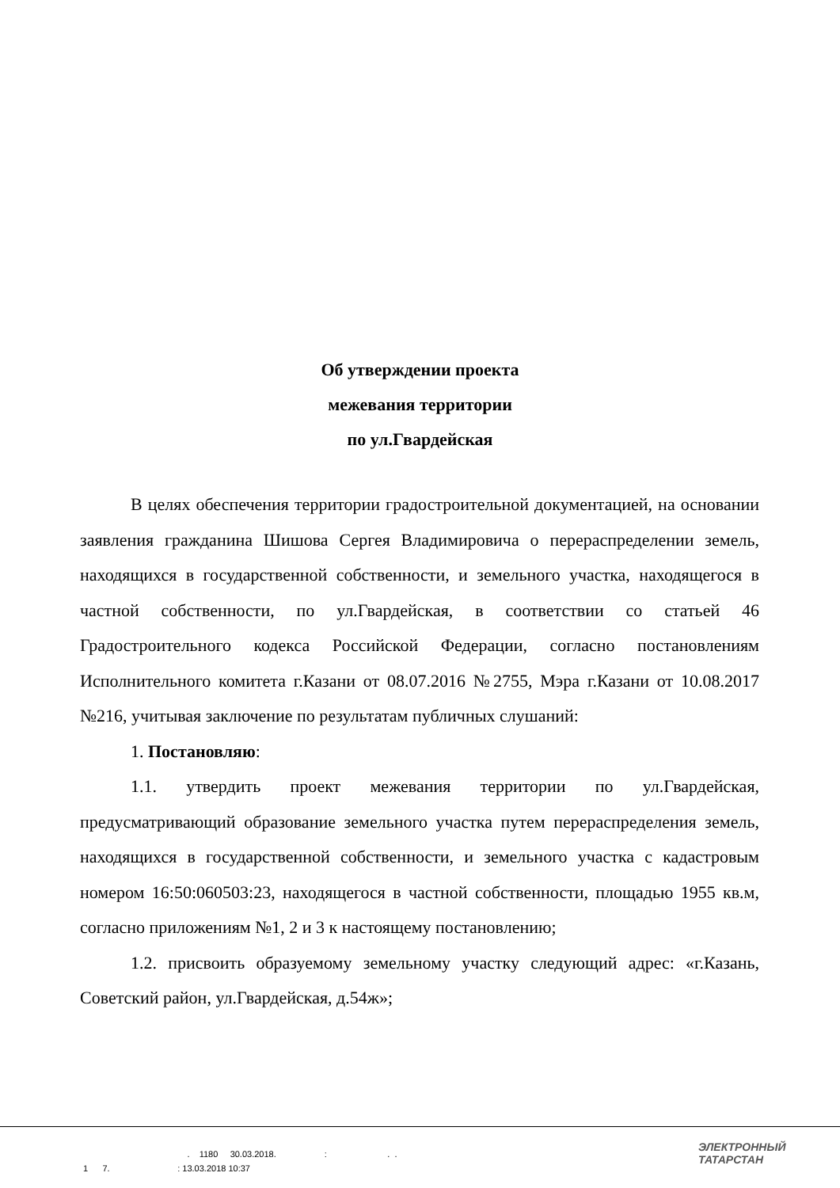Об утверждении проекта
межевания территории
по ул.Гвардейская
В целях обеспечения территории градостроительной документацией, на основании заявления гражданина Шишова Сергея Владимировича о перераспределении земель, находящихся в государственной собственности, и земельного участка, находящегося в частной собственности, по ул.Гвардейская, в соответствии со статьей 46 Градостроительного кодекса Российской Федерации, согласно постановлениям Исполнительного комитета г.Казани от 08.07.2016 №2755, Мэра г.Казани от 10.08.2017 №216, учитывая заключение по результатам публичных слушаний:
1. Постановляю:
1.1. утвердить проект межевания территории по ул.Гвардейская, предусматривающий образование земельного участка путем перераспределения земель, находящихся в государственной собственности, и земельного участка с кадастровым номером 16:50:060503:23, находящегося в частной собственности, площадью 1955 кв.м, согласно приложениям №1, 2 и 3 к настоящему постановлению;
1.2. присвоить образуемому земельному участку следующий адрес: «г.Казань, Советский район, ул.Гвардейская, д.54ж»;
. 1180 30.03.2018. : . . 1 7. : 13.03.2018 10:37
ЭЛЕКТРОННЫЙ
ТАТАРСТАН